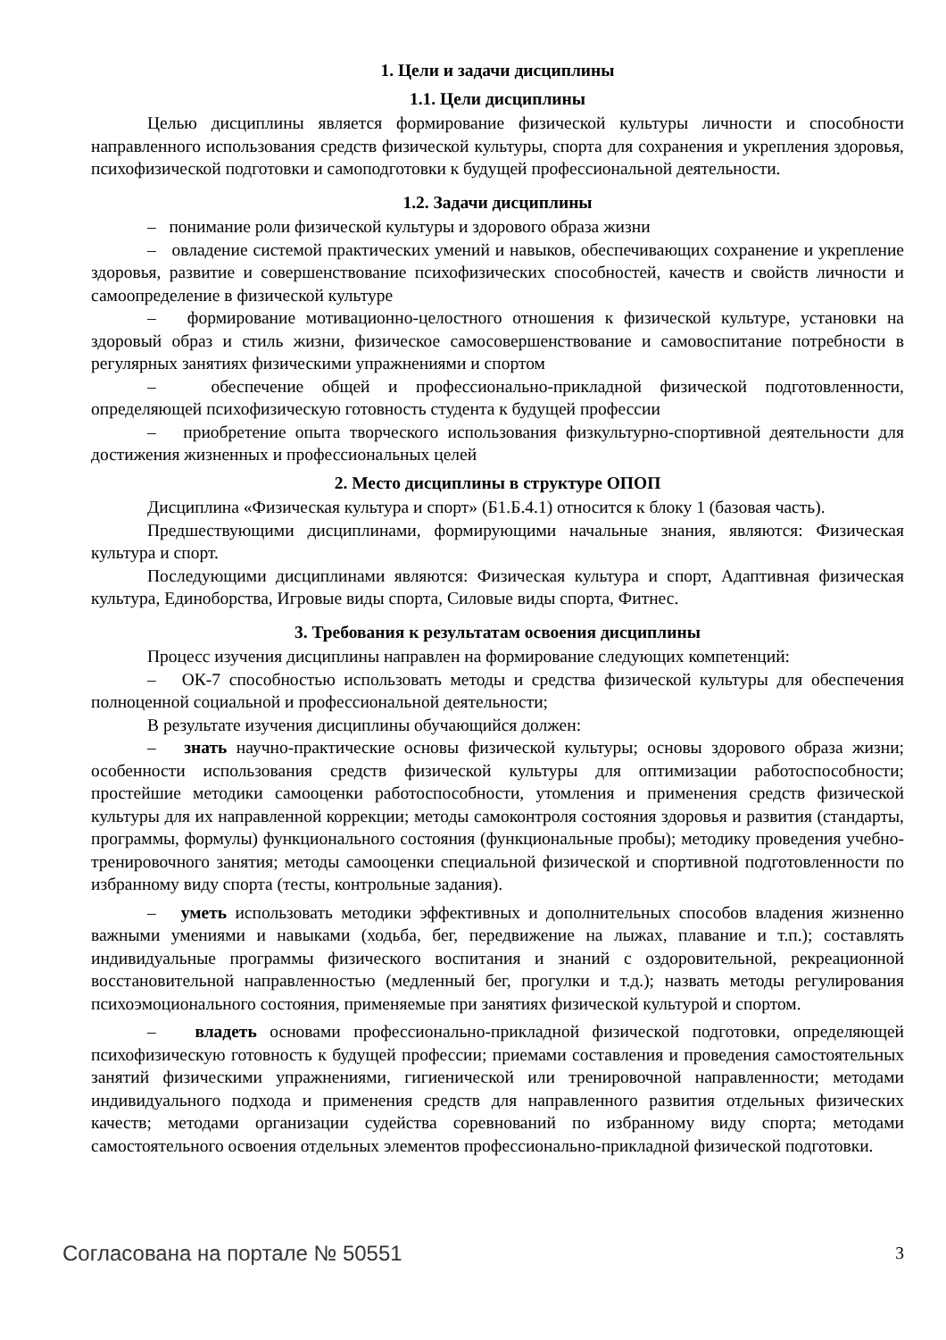1. Цели и задачи дисциплины
1.1. Цели дисциплины
Целью дисциплины является формирование физической культуры личности и способности направленного использования средств физической культуры, спорта для сохранения и укрепления здоровья, психофизической подготовки и самоподготовки к будущей профессиональной деятельности.
1.2. Задачи дисциплины
– понимание роли физической культуры и здорового образа жизни
– овладение системой практических умений и навыков, обеспечивающих сохранение и укрепление здоровья, развитие и совершенствование психофизических способностей, качеств и свойств личности и самоопределение в физической культуре
– формирование мотивационно-целостного отношения к физической культуре, установки на здоровый образ и стиль жизни, физическое самосовершенствование и самовоспитание потребности в регулярных занятиях физическими упражнениями и спортом
– обеспечение общей и профессионально-прикладной физической подготовленности, определяющей психофизическую готовность студента к будущей профессии
– приобретение опыта творческого использования физкультурно-спортивной деятельности для достижения жизненных и профессиональных целей
2. Место дисциплины в структуре ОПОП
Дисциплина «Физическая культура и спорт» (Б1.Б.4.1) относится к блоку 1 (базовая часть).
Предшествующими дисциплинами, формирующими начальные знания, являются: Физическая культура и спорт.
Последующими дисциплинами являются: Физическая культура и спорт, Адаптивная физическая культура, Единоборства, Игровые виды спорта, Силовые виды спорта, Фитнес.
3. Требования к результатам освоения дисциплины
Процесс изучения дисциплины направлен на формирование следующих компетенций:
– ОК-7 способностью использовать методы и средства физической культуры для обеспечения полноценной социальной и профессиональной деятельности;
В результате изучения дисциплины обучающийся должен:
– знать научно-практические основы физической культуры; основы здорового образа жизни; особенности использования средств физической культуры для оптимизации работоспособности; простейшие методики самооценки работоспособности, утомления и применения средств физической культуры для их направленной коррекции; методы самоконтроля состояния здоровья и развития (стандарты, программы, формулы) функционального состояния (функциональные пробы); методику проведения учебно-тренировочного занятия; методы самооценки специальной физической и спортивной подготовленности по избранному виду спорта (тесты, контрольные задания).
– уметь использовать методики эффективных и дополнительных способов владения жизненно важными умениями и навыками (ходьба, бег, передвижение на лыжах, плавание и т.п.); составлять индивидуальные программы физического воспитания и знаний с оздоровительной, рекреационной восстановительной направленностью (медленный бег, прогулки и т.д.); назвать методы регулирования психоэмоционального состояния, применяемые при занятиях физической культурой и спортом.
– владеть основами профессионально-прикладной физической подготовки, определяющей психофизическую готовность к будущей профессии; приемами составления и проведения самостоятельных занятий физическими упражнениями, гигиенической или тренировочной направленности; методами индивидуального подхода и применения средств для направленного развития отдельных физических качеств; методами организации судейства соревнований по избранному виду спорта; методами самостоятельного освоения отдельных элементов профессионально-прикладной физической подготовки.
Согласована на портале № 50551 3